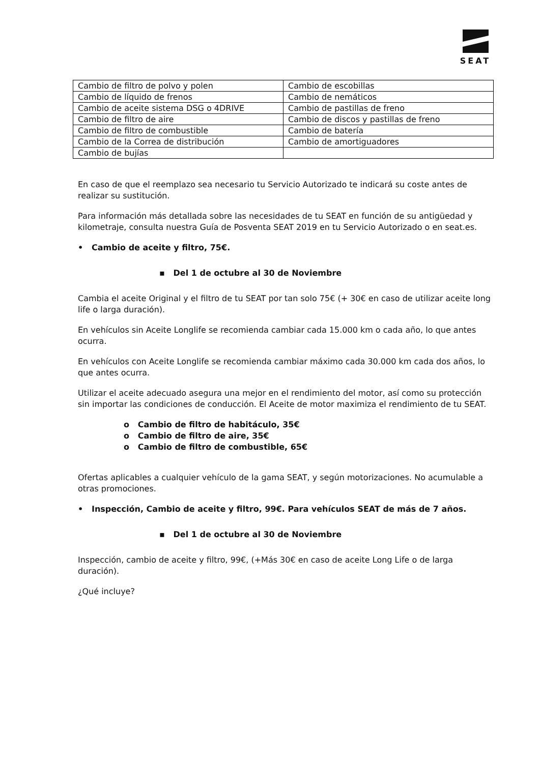SEAT
| Cambio de filtro de polvo y polen | Cambio de escobillas |
| Cambio de líquido de frenos | Cambio de nemáticos |
| Cambio de aceite sistema DSG o 4DRIVE | Cambio de pastillas de freno |
| Cambio de filtro de aire | Cambio de discos y pastillas de freno |
| Cambio de filtro de combustible | Cambio de batería |
| Cambio de la Correa de distribución | Cambio de amortiguadores |
| Cambio de bujías | |
En caso de que el reemplazo sea necesario tu Servicio Autorizado te indicará su coste antes de realizar su sustitución.
Para información más detallada sobre las necesidades de tu SEAT en función de su antigüedad y kilometraje, consulta nuestra Guía de Posventa SEAT 2019 en tu Servicio Autorizado o en seat.es.
• Cambio de aceite y filtro, 75€.
▪ Del 1 de octubre al 30 de Noviembre
Cambia el aceite Original y el filtro de tu SEAT por tan solo 75€ (+ 30€ en caso de utilizar aceite long life o larga duración).
En vehículos sin Aceite Longlife se recomienda cambiar cada 15.000 km o cada año, lo que antes ocurra.
En vehículos con Aceite Longlife se recomienda cambiar máximo cada 30.000 km cada dos años, lo que antes ocurra.
Utilizar el aceite adecuado asegura una mejor en el rendimiento del motor, así como su protección sin importar las condiciones de conducción. El Aceite de motor maximiza el rendimiento de tu SEAT.
o Cambio de filtro de habitáculo, 35€
o Cambio de filtro de aire, 35€
o Cambio de filtro de combustible, 65€
Ofertas aplicables a cualquier vehículo de la gama SEAT, y según motorizaciones. No acumulable a otras promociones.
• Inspección, Cambio de aceite y filtro, 99€. Para vehículos SEAT de más de 7 años.
▪ Del 1 de octubre al 30 de Noviembre
Inspección, cambio de aceite y filtro, 99€, (+Más 30€ en caso de aceite Long Life o de larga duración).
¿Qué incluye?